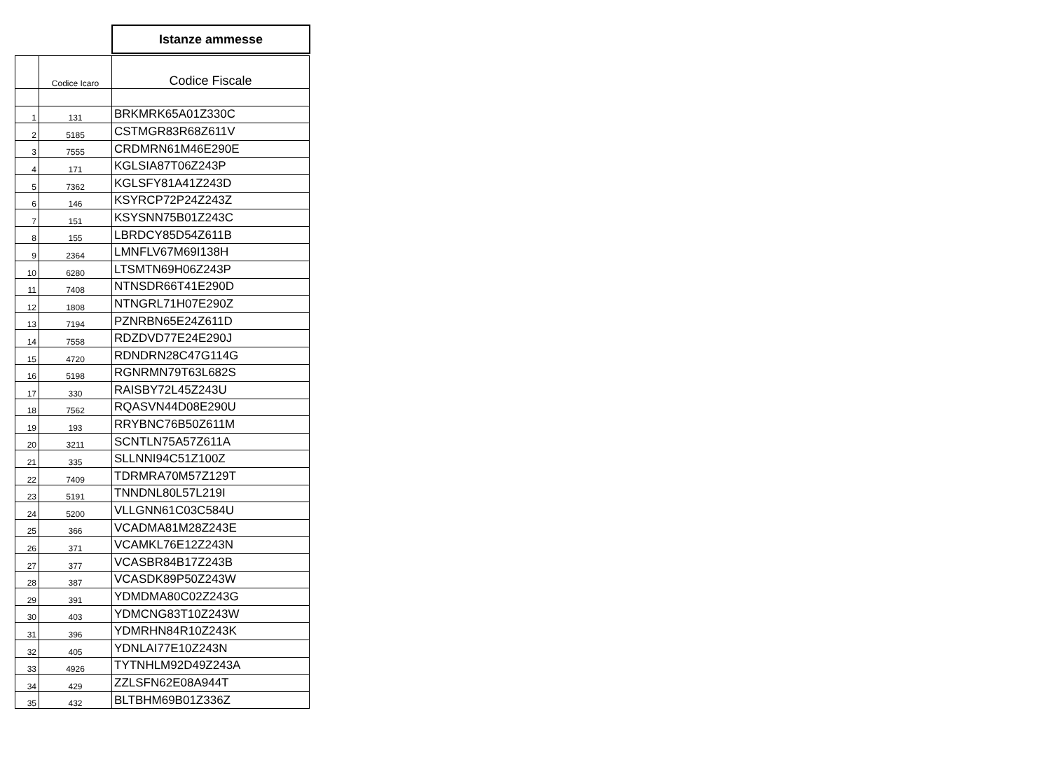Istanze ammesse
| | Codice Icaro | Codice Fiscale |
| --- | --- | --- |
| 1 | 131 | BRKMRK65A01Z330C |
| 2 | 5185 | CSTMGR83R68Z611V |
| 3 | 7555 | CRDMRN61M46E290E |
| 4 | 171 | KGLSIA87T06Z243P |
| 5 | 7362 | KGLSFY81A41Z243D |
| 6 | 146 | KSYRCP72P24Z243Z |
| 7 | 151 | KSYSNN75B01Z243C |
| 8 | 155 | LBRDCY85D54Z611B |
| 9 | 2364 | LMNFLV67M69I138H |
| 10 | 6280 | LTSMTN69H06Z243P |
| 11 | 7408 | NTNSDR66T41E290D |
| 12 | 1808 | NTNGRL71H07E290Z |
| 13 | 7194 | PZNRBN65E24Z611D |
| 14 | 7558 | RDZDVD77E24E290J |
| 15 | 4720 | RDNDRN28C47G114G |
| 16 | 5198 | RGNRMN79T63L682S |
| 17 | 330 | RAISBY72L45Z243U |
| 18 | 7562 | RQASVN44D08E290U |
| 19 | 193 | RRYBNC76B50Z611M |
| 20 | 3211 | SCNTLN75A57Z611A |
| 21 | 335 | SLLNNI94C51Z100Z |
| 22 | 7409 | TDRMRA70M57Z129T |
| 23 | 5191 | TNNDNL80L57L219I |
| 24 | 5200 | VLLGNN61C03C584U |
| 25 | 366 | VCADMA81M28Z243E |
| 26 | 371 | VCAMKL76E12Z243N |
| 27 | 377 | VCASBR84B17Z243B |
| 28 | 387 | VCASDK89P50Z243W |
| 29 | 391 | YDMDMA80C02Z243G |
| 30 | 403 | YDMCNG83T10Z243W |
| 31 | 396 | YDMRHN84R10Z243K |
| 32 | 405 | YDNLAI77E10Z243N |
| 33 | 4926 | TYTNHLM92D49Z243A |
| 34 | 429 | ZZLSFN62E08A944T |
| 35 | 432 | BLTBHM69B01Z336Z |